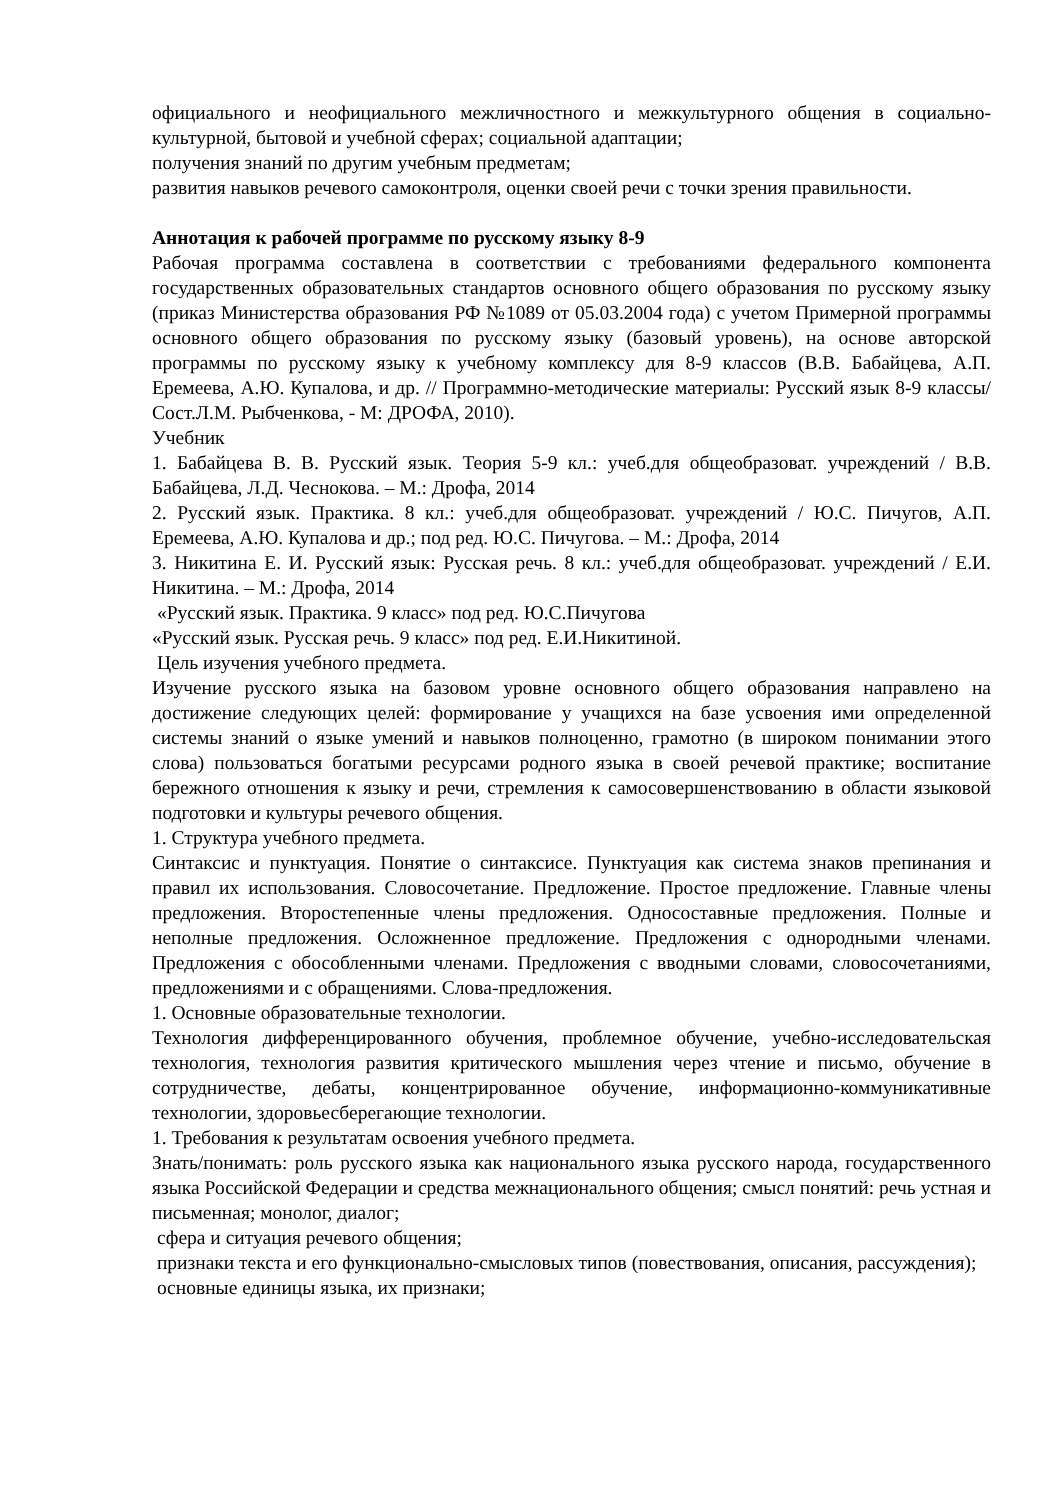официального и неофициального межличностного и межкультурного общения в социально-культурной, бытовой и учебной сферах; социальной адаптации;
получения знаний по другим учебным предметам;
развития навыков речевого самоконтроля, оценки своей речи с точки зрения правильности.
Аннотация к рабочей программе по русскому языку 8-9
Рабочая программа составлена в соответствии с требованиями федерального компонента государственных образовательных стандартов основного общего образования по русскому языку (приказ Министерства образования РФ №1089 от 05.03.2004 года) с учетом Примерной программы основного общего образования по русскому языку (базовый уровень), на основе авторской программы по русскому языку к учебному комплексу для 8-9 классов (В.В. Бабайцева, А.П. Еремеева, А.Ю. Купалова, и др. // Программно-методические материалы: Русский язык 8-9 классы/ Сост.Л.М. Рыбченкова, - М: ДРОФА, 2010).
Учебник
1. Бабайцева В. В. Русский язык. Теория 5-9 кл.: учеб.для общеобразоват. учреждений / В.В. Бабайцева, Л.Д. Чеснокова. – М.: Дрофа, 2014
2. Русский язык. Практика. 8 кл.: учеб.для общеобразоват. учреждений / Ю.С. Пичугов, А.П. Еремеева, А.Ю. Купалова и др.; под ред. Ю.С. Пичугова. – М.: Дрофа, 2014
3. Никитина Е. И. Русский язык: Русская речь. 8 кл.: учеб.для общеобразоват. учреждений / Е.И. Никитина. – М.: Дрофа, 2014
«Русский язык. Практика. 9 класс» под ред. Ю.С.Пичугова
«Русский язык. Русская речь. 9 класс» под ред. Е.И.Никитиной.
Цель изучения учебного предмета.
Изучение русского языка на базовом уровне основного общего образования направлено на достижение следующих целей: формирование у учащихся на базе усвоения ими определенной системы знаний о языке умений и навыков полноценно, грамотно (в широком понимании этого слова) пользоваться богатыми ресурсами родного языка в своей речевой практике; воспитание бережного отношения к языку и речи, стремления к самосовершенствованию в области языковой подготовки и культуры речевого общения.
1. Структура учебного предмета.
Синтаксис и пунктуация. Понятие о синтаксисе. Пунктуация как система знаков препинания и правил их использования. Словосочетание. Предложение. Простое предложение. Главные члены предложения. Второстепенные члены предложения. Односоставные предложения. Полные и неполные предложения. Осложненное предложение. Предложения с однородными членами. Предложения с обособленными членами. Предложения с вводными словами, словосочетаниями, предложениями и с обращениями. Слова-предложения.
1. Основные образовательные технологии.
Технология дифференцированного обучения, проблемное обучение, учебно-исследовательская технология, технология развития критического мышления через чтение и письмо, обучение в сотрудничестве, дебаты, концентрированное обучение, информационно-коммуникативные технологии, здоровьесберегающие технологии.
1. Требования к результатам освоения учебного предмета.
Знать/понимать: роль русского языка как национального языка русского народа, государственного языка Российской Федерации и средства межнационального общения; смысл понятий: речь устная и письменная; монолог, диалог;
сфера и ситуация речевого общения;
признаки текста и его функционально-смысловых типов (повествования, описания, рассуждения);
основные единицы языка, их признаки;